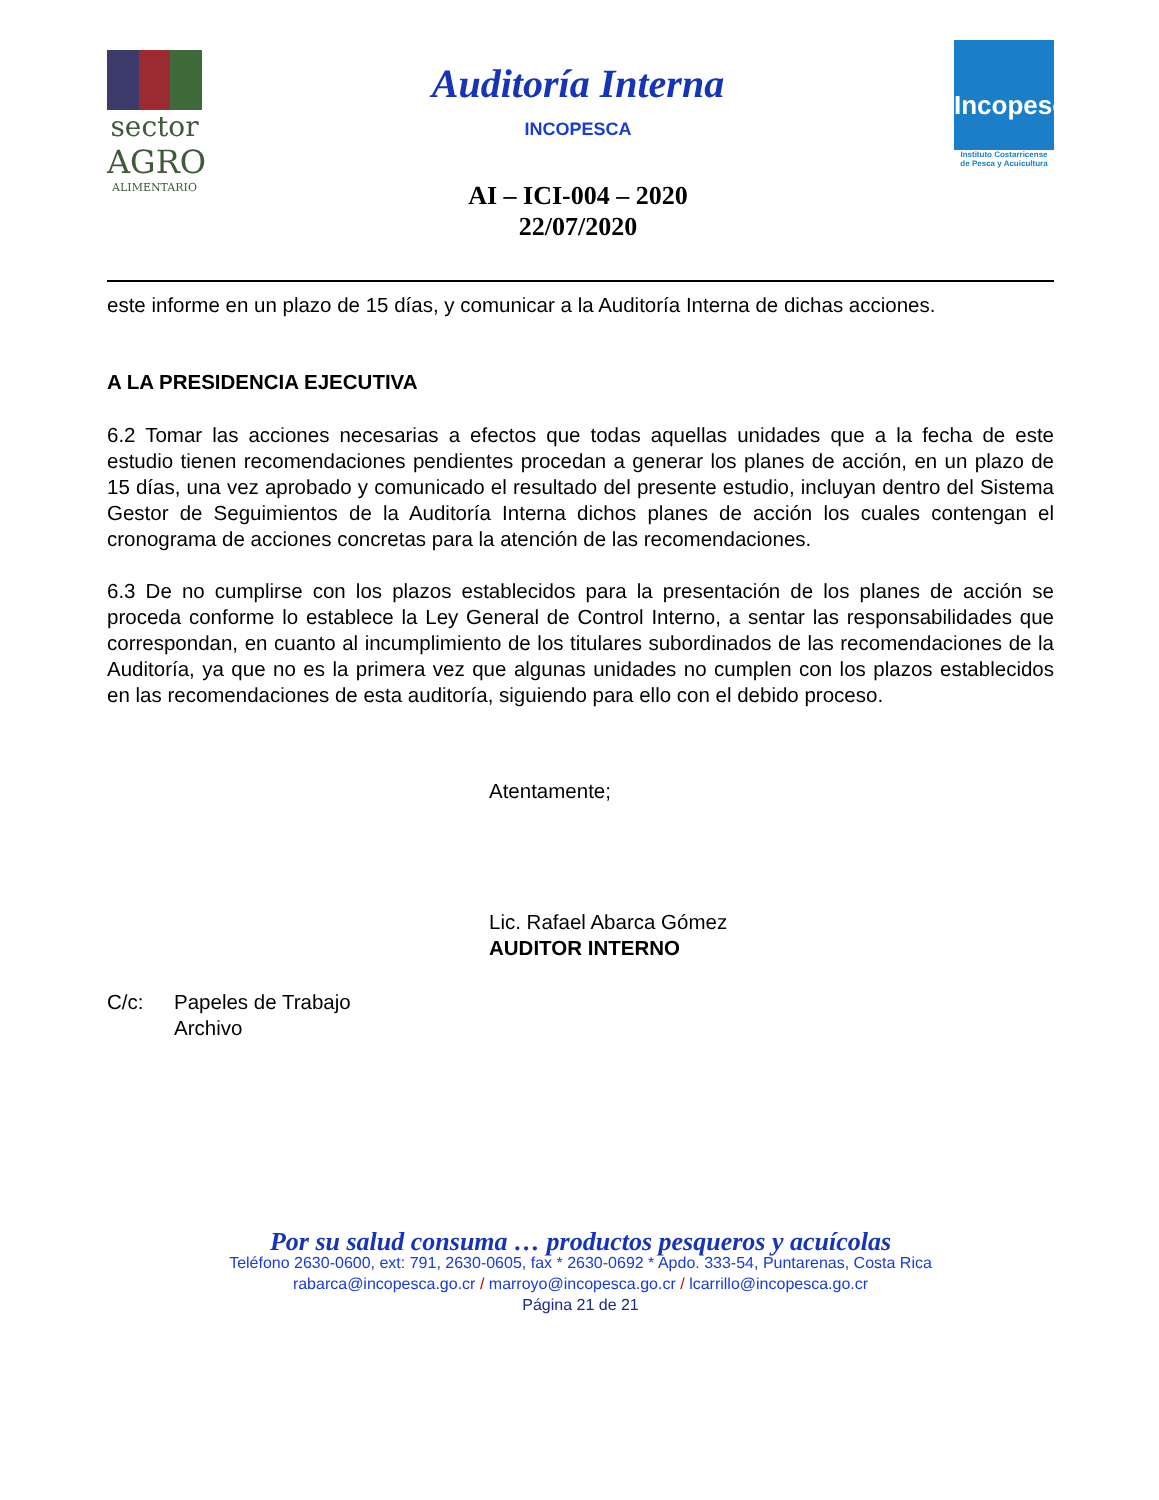sector
AGRO
ALIMENTARIO
Auditoría Interna
INCOPESCA
AI – ICI-004 – 2020
22/07/2020
Incopesca
Instituto Costarricense
de Pesca y Acuicultura
este informe en un plazo de 15 días, y comunicar a la Auditoría Interna de dichas acciones.
A LA PRESIDENCIA EJECUTIVA
6.2 Tomar las acciones necesarias a efectos que todas aquellas unidades que a la fecha de este estudio tienen recomendaciones pendientes procedan a generar los planes de acción, en un plazo de 15 días, una vez aprobado y comunicado el resultado del presente estudio, incluyan dentro del Sistema Gestor de Seguimientos de la Auditoría Interna dichos planes de acción los cuales contengan el cronograma de acciones concretas para la atención de las recomendaciones.
6.3 De no cumplirse con los plazos establecidos para la presentación de los planes de acción se proceda conforme lo establece la Ley General de Control Interno, a sentar las responsabilidades que correspondan, en cuanto al incumplimiento de los titulares subordinados de las recomendaciones de la Auditoría, ya que no es la primera vez que algunas unidades no cumplen con los plazos establecidos en las recomendaciones de esta auditoría, siguiendo para ello con el debido proceso.
Atentamente;
Lic. Rafael Abarca Gómez
AUDITOR INTERNO
C/c: Papeles de Trabajo
Archivo
Por su salud consuma … productos pesqueros y acuícolas
Teléfono 2630-0600, ext: 791, 2630-0605, fax * 2630-0692 * Apdo. 333-54, Puntarenas, Costa Rica
rabarca@incopesca.go.cr / marroyo@incopesca.go.cr / lcarrillo@incopesca.go.cr
Página 21 de 21